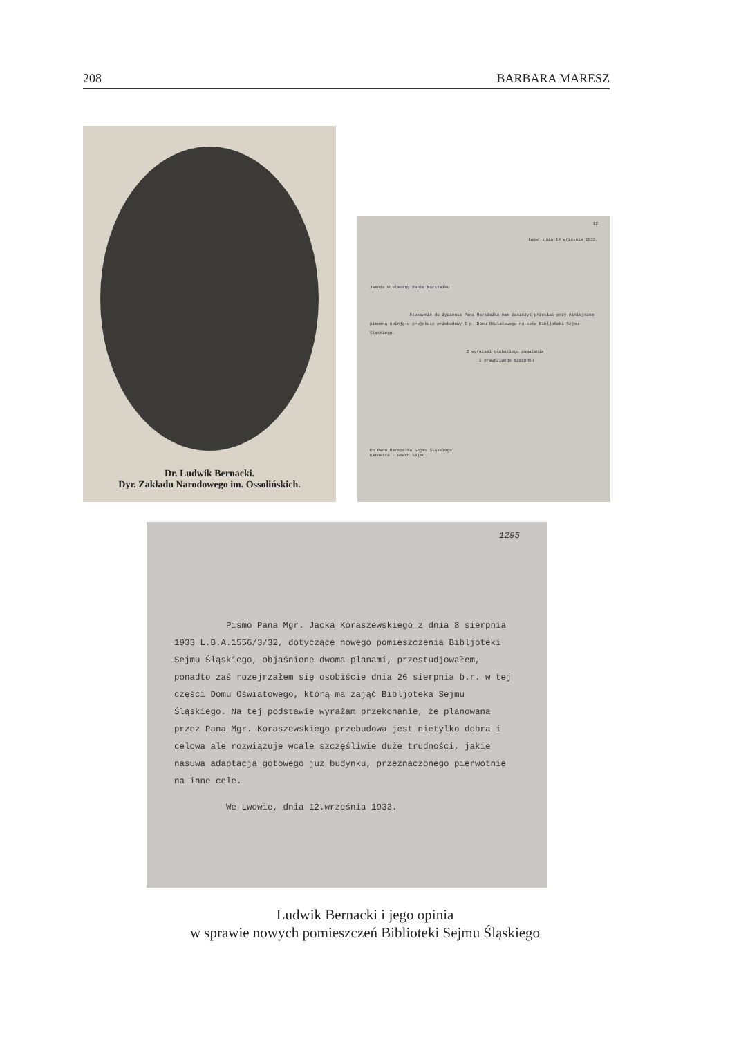208 BARBARA MARESZ
Dr. Ludwik Bernacki.
Dyr. Zakładu Narodowego im. Ossolińskich.
12
Lwów, dnia 14 września 1933.
Jaśnie Wielmożny Panie Marszałku !
Stosownie do życzenia Pana Marszałka mam zaszczyt przesłać przy niniejszem pisemną opinję o projekcie przebudowy I p. Domu Oświatowego na cele Bibljoteki Sejmu Śląskiego.
Z wyrazami głębokiego poważania
i prawdziwego szacunku
Do Pana Marszałka Sejmu Śląskiego
Katowice - Gmach Sejmu.
1295
Pismo Pana Mgr. Jacka Koraszewskiego z dnia 8 sierpnia 1933 L.B.A.1556/3/32, dotyczące nowego pomieszczenia Bibljoteki Sejmu Śląskiego, objaśnione dwoma planami, przestudjowałem, ponadto zaś rozejrzałem się osobiście dnia 26 sierpnia b.r. w tej części Domu Oświatowego, którą ma zająć Bibljoteka Sejmu Śląskiego. Na tej podstawie wyrażam przekonanie, że planowana przez Pana Mgr. Koraszewskiego przebudowa jest nietylko dobra i celowa ale rozwiązuje wcale szczęśliwie duże trudności, jakie nasuwa adaptacja gotowego już budynku, przeznaczonego pierwotnie na inne cele.
We Lwowie, dnia 12.września 1933.
Ludwik Bernacki i jego opinia
w sprawie nowych pomieszczeń Biblioteki Sejmu Śląskiego